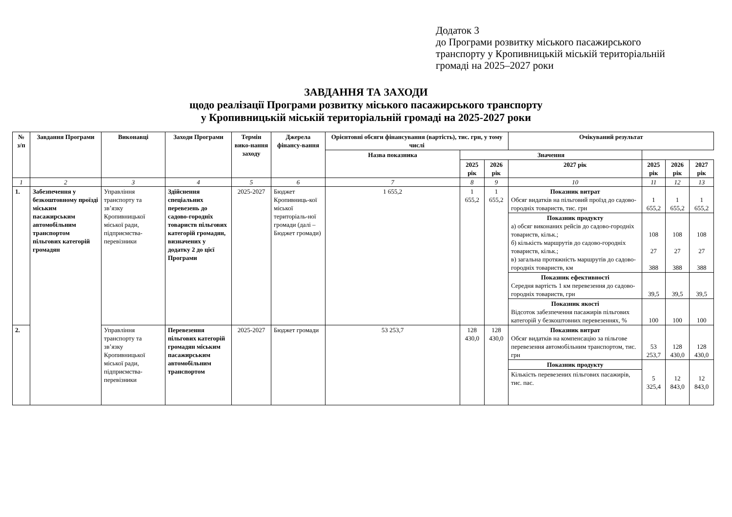Додаток 3
до Програми розвитку міського пасажирського
транспорту у Кропивницькій міській територіальній
громаді на 2025–2027 роки
ЗАВДАННЯ ТА ЗАХОДИ
щодо реалізації Програми розвитку міського пасажирського транспорту
у Кропивницькій міській територіальній громаді на 2025-2027 роки
| № з/п | Завдання Програми | Виконавці | Заходи Програми | Термін вико-нання заходу | Джерела фінансу-вання | Орієнтовні обсяги фінансування (вартість), тис. грн, у тому числі | | | Очікуваний результат | | | |
| --- | --- | --- | --- | --- | --- | --- | --- | --- | --- | --- | --- | --- |
| | | | | | | Назва показника | Значення | | | | | |
| | | | | | | | 2025 рік | 2026 рік | 2027 рік | 2025 рік | 2026 рік | 2027 рік |
| 1 | 2 | 3 | 4 | 5 | 6 | 7 | 8 | 9 | 10 | 11 | 12 | 13 |
| 1. | Забезпечення у безкоштовному проїзді міським пасажирським автомобільним транспортом пільгових категорій громадян | Управління транспорту та зв’язку Кропивницької міської ради, підприємства-перевізники | Здійснення спеціальних перевезень до садово-городніх товариств пільгових категорій громадян, визначених у додатку 2 до цієї Програми | 2025-2027 | Бюджет Кропивниць-кої міської територіаль-ної громади (далі – Бюджет громади) | 1 655,2 | 1 655,2 | 1 655,2 | Показник витрат Обсяг видатків на пільговий проїзд до садово-городніх товариств, тис. грн | 1 655,2 | 1 655,2 | 1 655,2 |
| | | | | | | | | | Показник продукту а) обсяг виконаних рейсів до садово-городніх товариств, кільк.; б) кількість маршрутів до садово-городніх товариств, кільк.; в) загальна протяжність маршрутів до садово-городніх товариств, км | 108 27 388 | 108 27 388 | 108 27 388 |
| | | | | | | | | | Показник ефективності Середня вартість 1 км перевезення до садово-городніх товариств, грн | 39,5 | 39,5 | 39,5 |
| | | | | | | | | | Показник якості Відсоток забезпечення пасажирів пільгових категорій у безкоштовних перевезеннях, % | 100 | 100 | 100 |
| 2. | | Управління транспорту та зв’язку Кропивницької міської ради, підприємства-перевізники | Перевезення пільгових категорій громадян міським пасажирським автомобільним транспортом | 2025-2027 | Бюджет громади | 53 253,7 | 128 430,0 | 128 430,0 | Показник витрат Обсяг видатків на компенсацію за пільгове перевезення автомобільним транспортом, тис. грн | 53 253,7 | 128 430,0 | 128 430,0 |
| | | | | | | | | | Показник продукту | 5 325,4 | 12 843,0 | 12 843,0 |
| | | | | | | | | | Кількість перевезених пільгових пасажирів, тис. пас. | | | |